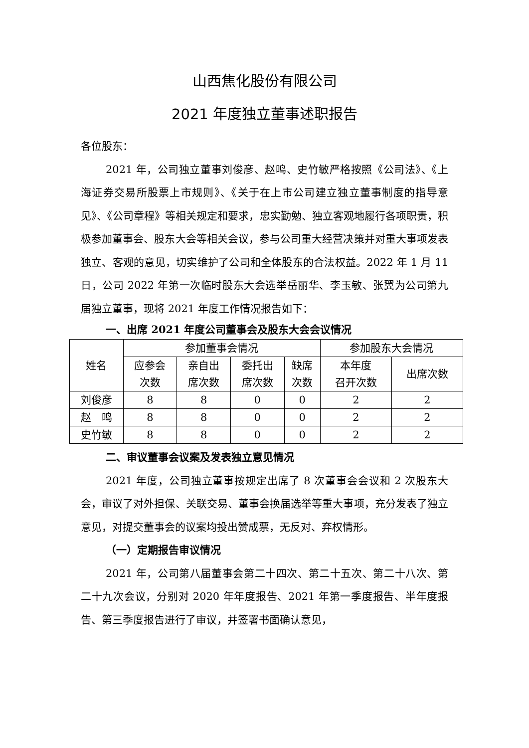山西焦化股份有限公司
2021 年度独立董事述职报告
各位股东：
2021 年，公司独立董事刘俊彦、赵鸣、史竹敏严格按照《公司法》、《上海证券交易所股票上市规则》、《关于在上市公司建立独立董事制度的指导意见》、《公司章程》等相关规定和要求，忠实勤勉、独立客观地履行各项职责，积极参加董事会、股东大会等相关会议，参与公司重大经营决策并对重大事项发表独立、客观的意见，切实维护了公司和全体股东的合法权益。2022 年 1 月 11 日，公司 2022 年第一次临时股东大会选举岳丽华、李玉敏、张翼为公司第九届独立董事，现将 2021 年度工作情况报告如下：
一、出席 2021 年度公司董事会及股东大会会议情况
| 姓名 | 参加董事会情况 | | | | 参加股东大会情况 | |
| --- | --- | --- | --- | --- | --- | --- |
| | 应参会 次数 | 亲自出 席次数 | 委托出 席次数 | 缺席 次数 | 本年度 召开次数 | 出席次数 |
| 刘俊彦 | 8 | 8 | 0 | 0 | 2 | 2 |
| 赵 鸣 | 8 | 8 | 0 | 0 | 2 | 2 |
| 史竹敏 | 8 | 8 | 0 | 0 | 2 | 2 |
二、审议董事会议案及发表独立意见情况
2021 年度，公司独立董事按规定出席了 8 次董事会会议和 2 次股东大会，审议了对外担保、关联交易、董事会换届选举等重大事项，充分发表了独立意见，对提交董事会的议案均投出赞成票，无反对、弃权情形。
（一）定期报告审议情况
2021 年，公司第八届董事会第二十四次、第二十五次、第二十八次、第二十九次会议，分别对 2020 年年度报告、2021 年第一季度报告、半年度报告、第三季度报告进行了审议，并签署书面确认意见，